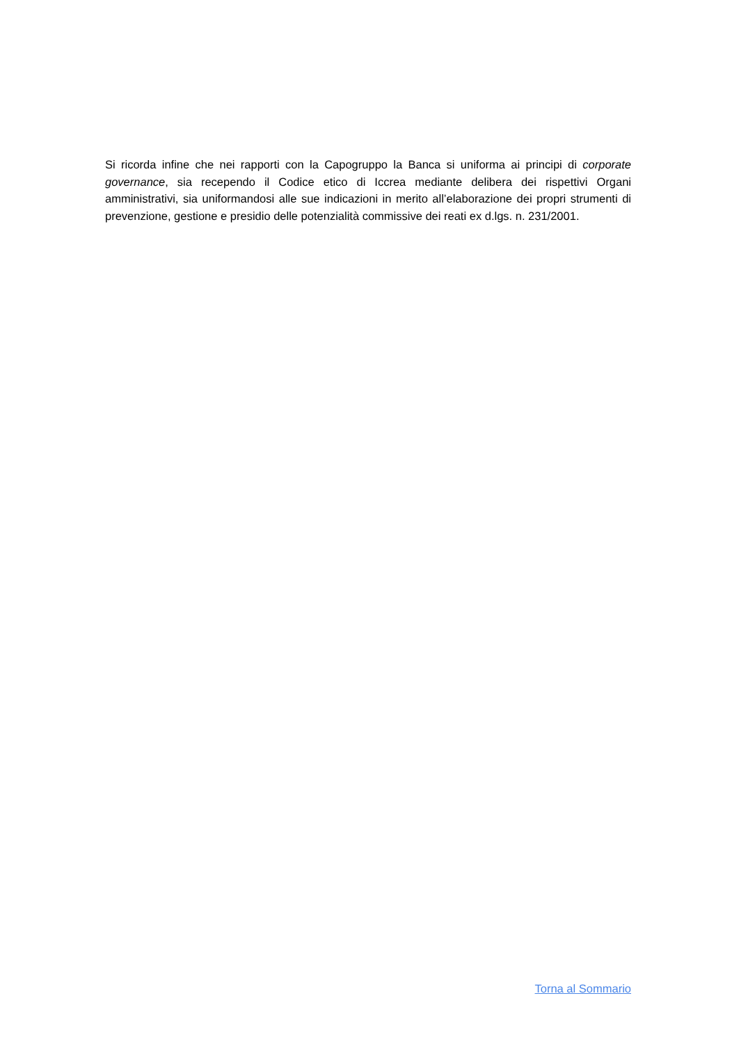Si ricorda infine che nei rapporti con la Capogruppo la Banca si uniforma ai principi di corporate governance, sia recependo il Codice etico di Iccrea mediante delibera dei rispettivi Organi amministrativi, sia uniformandosi alle sue indicazioni in merito all’elaborazione dei propri strumenti di prevenzione, gestione e presidio delle potenzialità commissive dei reati ex d.lgs. n. 231/2001.
Torna al Sommario